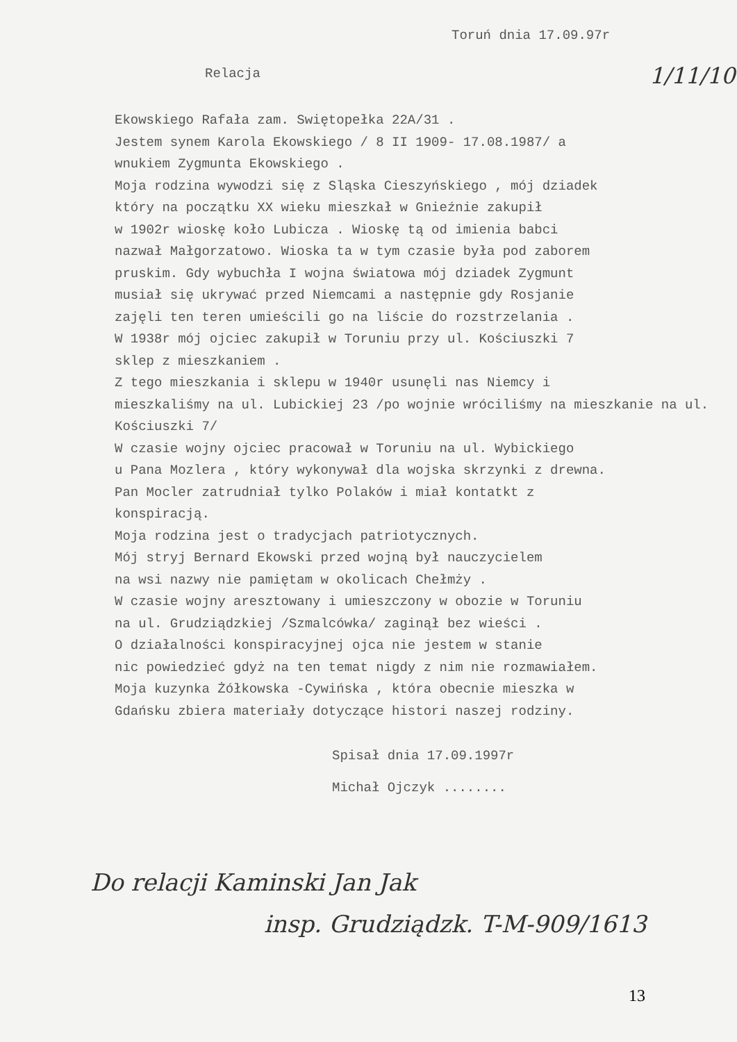Toruń dnia 17.09.97r
Relacja 1/11/10
Ekowskiego Rafała zam. Swiętopełka 22A/31 .
Jestem synem Karola Ekowskiego / 8 II 1909- 17.08.1987/ a
wnukiem Zygmunta Ekowskiego .
Moja rodzina wywodzi się z Sląska Cieszyńskiego , mój dziadek
który na początku XX wieku mieszkał w Gnieźnie zakupił
w 1902r wioskę koło Lubicza . Wioskę tą od imienia babci
nazwał Małgorzatowo. Wioska ta w tym czasie była pod zaborem
pruskim. Gdy wybuchła I wojna światowa mój dziadek Zygmunt
musiał się ukrywać przed Niemcami a następnie gdy Rosjanie
zajęli ten teren umieścili go na liście do rozstrzelania .
W 1938r mój ojciec zakupił w Toruniu przy ul. Kościuszki 7
sklep z mieszkaniem .
Z tego mieszkania i sklepu w 1940r usunęli nas Niemcy i
mieszkaliśmy na ul. Lubickiej 23 /po wojnie wróciliśmy na mieszkanie na ul. Kościuszki 7/
W czasie wojny ojciec pracował w Toruniu na ul. Wybickiego
u Pana Mozlera , który wykonywał dla wojska skrzynki z drewna.
Pan Mocler zatrudniał tylko Polaków i miał kontatkt z
konspiracją.
Moja rodzina jest o tradycjach patriotycznych.
Mój stryj Bernard Ekowski przed wojną był nauczycielem
na wsi nazwy nie pamiętam w okolicach Chełmży .
W czasie wojny aresztowany i umieszczony w obozie w Toruniu
na ul. Grudziądzkiej /Szmalcówka/ zaginął bez wieści .
O działalności konspiracyjnej ojca nie jestem w stanie
nic powiedzieć gdyż na ten temat nigdy z nim nie rozmawiałem.
Moja kuzynka Żółkowska -Cywińska , która obecnie mieszka w
Gdańsku zbiera materiały dotyczące histori naszej rodziny.
Spisał dnia 17.09.1997r
Michał Ojczyk ........
Do relacji Kaminski Jan Jak
insp. Grudziądzk. T-M-909/1613
13